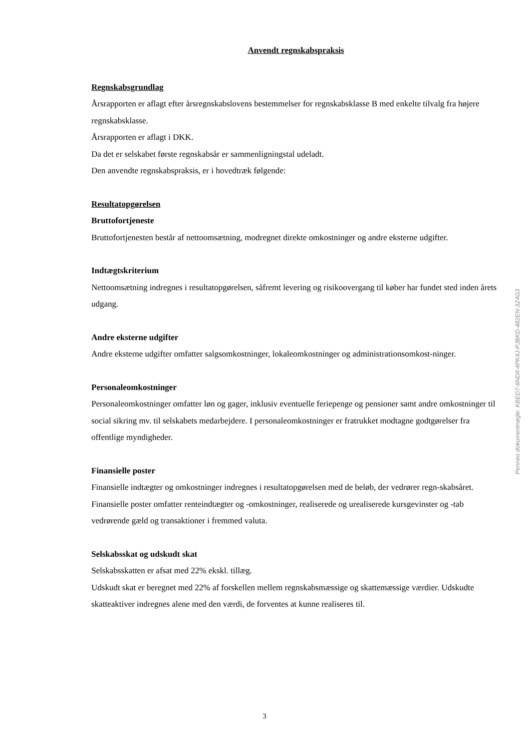Anvendt regnskabspraksis
Regnskabsgrundlag
Årsrapporten er aflagt efter årsregnskabslovens bestemmelser for regnskabsklasse B med enkelte tilvalg fra højere regnskabsklasse.
Årsrapporten er aflagt i DKK.
Da det er selskabet første regnskabsår er sammenligningstal udeladt.
Den anvendte regnskabspraksis, er i hovedtræk følgende:
Resultatopgørelsen
Bruttofortjeneste
Bruttofortjenesten består af nettoomsætning, modregnet direkte omkostninger og andre eksterne udgifter.
Indtægtskriterium
Nettoomsætning indregnes i resultatopgørelsen, såfremt levering og risikoovergang til køber har fundet sted inden årets udgang.
Andre eksterne udgifter
Andre eksterne udgifter omfatter salgsomkostninger, lokaleomkostninger og administrationsomkost-ninger.
Personaleomkostninger
Personaleomkostninger omfatter løn og gager, inklusiv eventuelle feriepenge og pensioner samt andre omkostninger til social sikring mv. til selskabets medarbejdere. I personaleomkostninger er fratrukket modtagne godtgørelser fra offentlige myndigheder.
Finansielle poster
Finansielle indtægter og omkostninger indregnes i resultatopgørelsen med de beløb, der vedrører regn-skabsåret. Finansielle poster omfatter renteindtægter og -omkostninger, realiserede og urealiserede kursgevinster og -tab vedrørende gæld og transaktioner i fremmed valuta.
Selskabsskat og udskudt skat
Selskabsskatten er afsat med 22% ekskl. tillæg.
Udskudt skat er beregnet med 22% af forskellen mellem regnskabsmæssige og skattemæssige værdier. Udskudte skatteaktiver indregnes alene med den værdi, de forventes at kunne realiseres til.
Penneo dokumentnøgle: KBED7-6NDII-4PK4J-PJBKD-482EN-3Z4G3
3